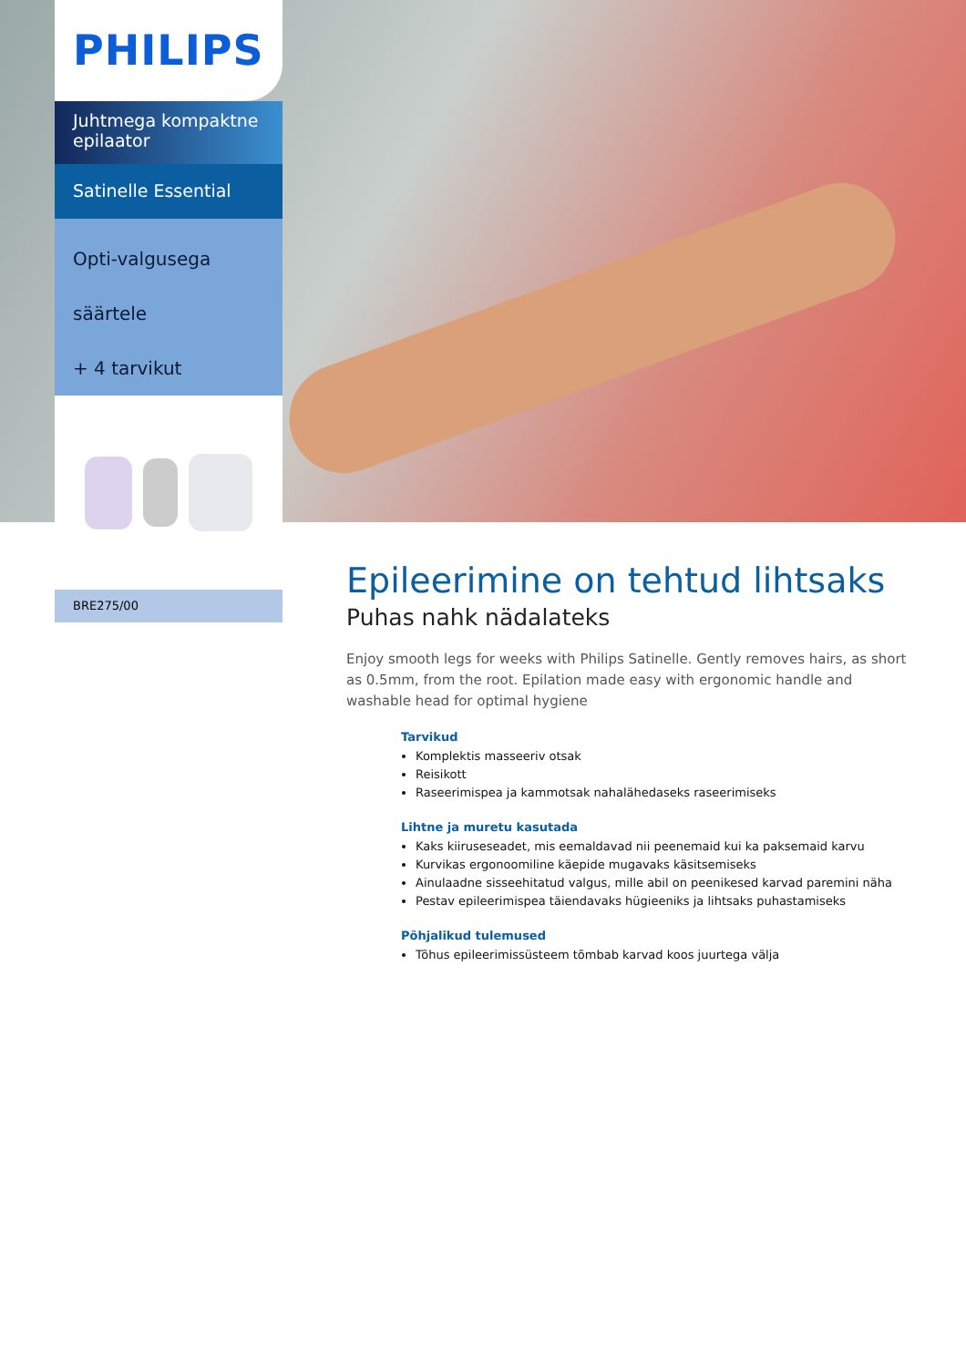PHILIPS
Juhtmega kompaktne epilaator
Satinelle Essential
Opti-valgusega
säärtele
+ 4 tarvikut
BRE275/00
Epileerimine on tehtud lihtsaks
Puhas nahk nädalateks
Enjoy smooth legs for weeks with Philips Satinelle. Gently removes hairs, as short as 0.5mm, from the root. Epilation made easy with ergonomic handle and washable head for optimal hygiene
Tarvikud
Komplektis masseeriv otsak
Reisikott
Raseerimispea ja kammotsak nahalähedaseks raseerimiseks
Lihtne ja muretu kasutada
Kaks kiiruseseadet, mis eemaldavad nii peenemaid kui ka paksemaid karvu
Kurvikas ergonoomiline käepide mugavaks käsitsemiseks
Ainulaadne sisseehitatud valgus, mille abil on peenikesed karvad paremini näha
Pestav epileerimispea täiendavaks hügieeniks ja lihtsaks puhastamiseks
Põhjalikud tulemused
Tõhus epileerimissüsteem tõmbab karvad koos juurtega välja